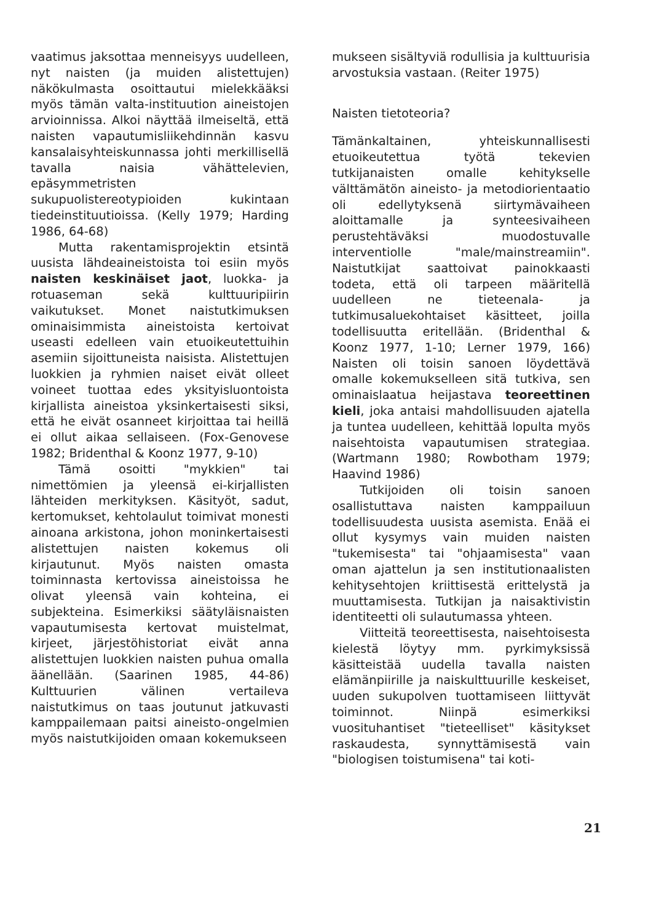vaatimus jaksottaa menneisyys uudelleen, nyt naisten (ja muiden alistettujen) näkökulmasta osoittautui mielekkääksi myös tämän valta-instituution aineistojen arvioinnissa. Alkoi näyttää ilmeiseltä, että naisten vapautumisliikehdinnän kasvu kansalaisyhteiskunnassa johti merkillisellä tavalla naisia vähättelevien, epäsymmetristen sukupuolistereotypioiden kukintaan tiedeinstituutioissa. (Kelly 1979; Harding 1986, 64-68)
Mutta rakentamisprojektin etsintä uusista lähdeaineistoista toi esiin myös naisten keskinäiset jaot, luokka- ja rotuaseman sekä kulttuuripiirin vaikutukset. Monet naistutkimuksen ominaisimmista aineistoista kertoivat useasti edelleen vain etuoikeutettuihin asemiin sijoittuneista naisista. Alistettujen luokkien ja ryhmien naiset eivät olleet voineet tuottaa edes yksityisluontoista kirjallista aineistoa yksinkertaisesti siksi, että he eivät osanneet kirjoittaa tai heillä ei ollut aikaa sellaiseen. (Fox-Genovese 1982; Bridenthal & Koonz 1977, 9-10)
Tämä osoitti "mykkien" tai nimettömien ja yleensä ei-kirjallisten lähteiden merkityksen. Käsityöt, sadut, kertomukset, kehtolaulut toimivat monesti ainoana arkistona, johon moninkertaisesti alistettujen naisten kokemus oli kirjautunut. Myös naisten omasta toiminnasta kertovissa aineistoissa he olivat yleensä vain kohteina, ei subjekteina. Esimerkiksi säätyläisnaisten vapautumisesta kertovat muistelmat, kirjeet, järjestöhistoriat eivät anna alistettujen luokkien naisten puhua omalla äänellään. (Saarinen 1985, 44-86) Kulttuurien välinen vertaileva naistutkimus on taas joutunut jatkuvasti kamppailemaan paitsi aineisto-ongelmien myös naistutkijoiden omaan kokemukseen
mukseen sisältyviä rodullisia ja kulttuurisia arvostuksia vastaan. (Reiter 1975)
Naisten tietoteoria?
Tämänkaltainen, yhteiskunnallisesti etuoikeutettua työtä tekevien tutkijanaisten omalle kehitykselle välttämätön aineisto- ja metodiorientaatio oli edellytyksenä siirtymävaiheen aloittamalle ja synteesivaiheen perustehtäväksi muodostuvalle interventiolle "male/mainstreamiin". Naistutkijat saattoivat painokkaasti todeta, että oli tarpeen määritellä uudelleen ne tieteenala- ja tutkimusaluekohtaiset käsitteet, joilla todellisuutta eritellään. (Bridenthal & Koonz 1977, 1-10; Lerner 1979, 166) Naisten oli toisin sanoen löydettävä omalle kokemukselleen sitä tutkiva, sen ominaislaatua heijastava teoreettinen kieli, joka antaisi mahdollisuuden ajatella ja tuntea uudelleen, kehittää lopulta myös naisehtoista vapautumisen strategiaa. (Wartmann 1980; Rowbotham 1979; Haavind 1986)
Tutkijoiden oli toisin sanoen osallistuttava naisten kamppailuun todellisuudesta uusista asemista. Enää ei ollut kysymys vain muiden naisten "tukemisesta" tai "ohjaamisesta" vaan oman ajattelun ja sen institutionaalisten kehitysehtojen kriittisestä erittelystä ja muuttamisesta. Tutkijan ja naisaktivistin identiteetti oli sulautumassa yhteen.
Viitteitä teoreettisesta, naisehtoisesta kielestä löytyy mm. pyrkimyksissä käsitteistää uudella tavalla naisten elämänpiirille ja naiskulttuurille keskeiset, uuden sukupolven tuottamiseen liittyvät toiminnot. Niinpä esimerkiksi vuosituhantiset "tieteelliset" käsitykset raskaudesta, synnyttämisestä vain "biologisen toistumisena" tai koti-
21